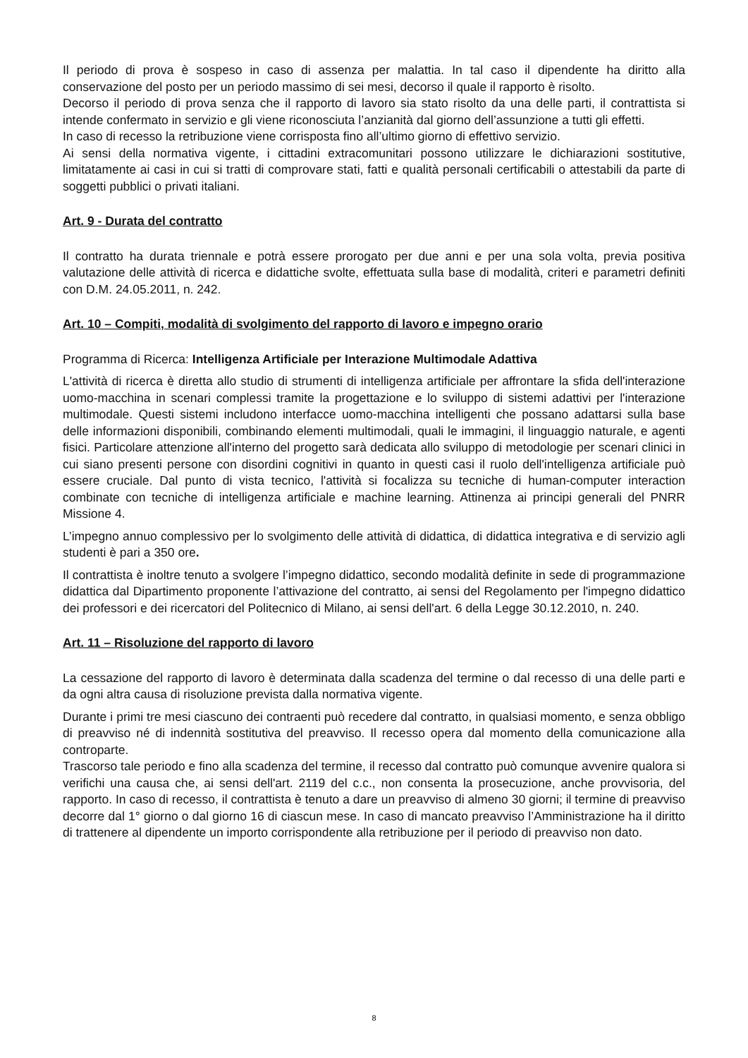Il periodo di prova è sospeso in caso di assenza per malattia. In tal caso il dipendente ha diritto alla conservazione del posto per un periodo massimo di sei mesi, decorso il quale il rapporto è risolto.
Decorso il periodo di prova senza che il rapporto di lavoro sia stato risolto da una delle parti, il contrattista si intende confermato in servizio e gli viene riconosciuta l’anzianità dal giorno dell’assunzione a tutti gli effetti.
In caso di recesso la retribuzione viene corrisposta fino all’ultimo giorno di effettivo servizio.
Ai sensi della normativa vigente, i cittadini extracomunitari possono utilizzare le dichiarazioni sostitutive, limitatamente ai casi in cui si tratti di comprovare stati, fatti e qualità personali certificabili o attestabili da parte di soggetti pubblici o privati italiani.
Art. 9 - Durata del contratto
Il contratto ha durata triennale e potrà essere prorogato per due anni e per una sola volta, previa positiva valutazione delle attività di ricerca e didattiche svolte, effettuata sulla base di modalità, criteri e parametri definiti con D.M. 24.05.2011, n. 242.
Art. 10 – Compiti, modalità di svolgimento del rapporto di lavoro e impegno orario
Programma di Ricerca: Intelligenza Artificiale per Interazione Multimodale Adattiva
L'attività di ricerca è diretta allo studio di strumenti di intelligenza artificiale per affrontare la sfida dell'interazione uomo-macchina in scenari complessi tramite la progettazione e lo sviluppo di sistemi adattivi per l'interazione multimodale. Questi sistemi includono interfacce uomo-macchina intelligenti che possano adattarsi sulla base delle informazioni disponibili, combinando elementi multimodali, quali le immagini, il linguaggio naturale, e agenti fisici. Particolare attenzione all'interno del progetto sarà dedicata allo sviluppo di metodologie per scenari clinici in cui siano presenti persone con disordini cognitivi in quanto in questi casi il ruolo dell'intelligenza artificiale può essere cruciale. Dal punto di vista tecnico, l'attività si focalizza su tecniche di human-computer interaction combinate con tecniche di intelligenza artificiale e machine learning. Attinenza ai principi generali del PNRR Missione 4.
L’impegno annuo complessivo per lo svolgimento delle attività di didattica, di didattica integrativa e di servizio agli studenti è pari a 350 ore.
Il contrattista è inoltre tenuto a svolgere l’impegno didattico, secondo modalità definite in sede di programmazione didattica dal Dipartimento proponente l’attivazione del contratto, ai sensi del Regolamento per l'impegno didattico dei professori e dei ricercatori del Politecnico di Milano, ai sensi dell'art. 6 della Legge 30.12.2010, n. 240.
Art. 11 – Risoluzione del rapporto di lavoro
La cessazione del rapporto di lavoro è determinata dalla scadenza del termine o dal recesso di una delle parti e da ogni altra causa di risoluzione prevista dalla normativa vigente.
Durante i primi tre mesi ciascuno dei contraenti può recedere dal contratto, in qualsiasi momento, e senza obbligo di preavviso né di indennità sostitutiva del preavviso. Il recesso opera dal momento della comunicazione alla controparte.
Trascorso tale periodo e fino alla scadenza del termine, il recesso dal contratto può comunque avvenire qualora si verifichi una causa che, ai sensi dell'art. 2119 del c.c., non consenta la prosecuzione, anche provvisoria, del rapporto. In caso di recesso, il contrattista è tenuto a dare un preavviso di almeno 30 giorni; il termine di preavviso decorre dal 1° giorno o dal giorno 16 di ciascun mese. In caso di mancato preavviso l’Amministrazione ha il diritto di trattenere al dipendente un importo corrispondente alla retribuzione per il periodo di preavviso non dato.
8